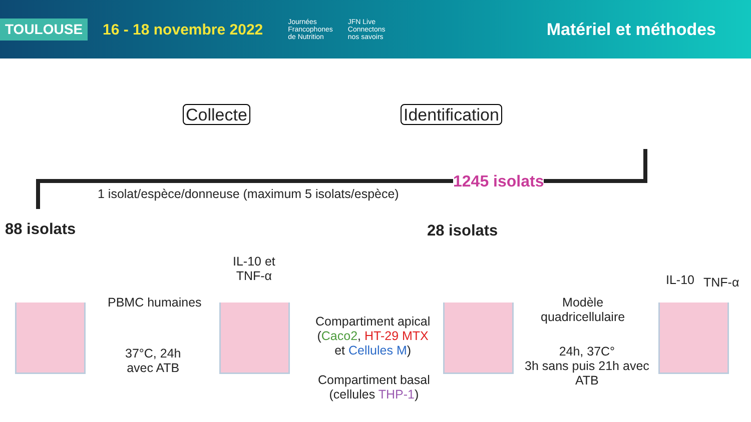TOULOUSE 16 - 18 novembre 2022 Journées
Francophones
de Nutrition JFN Live
Connectons
nos savoirs Matériel et méthodes
Collecte Identification
1245 isolats
1 isolat/espèce/donneuse (maximum 5 isolats/espèce)
88 isolats 28 isolats
IL-10 et
TNF-α
PBMC humaines
37°C, 24h
avec ATB
Compartiment apical
(Caco2, HT-29 MTX
et Cellules M)
Compartiment basal
(cellules THP-1)
Modèle
quadricellulaire
24h, 37C°
3h sans puis 21h avec
ATB
IL-10 TNF-α